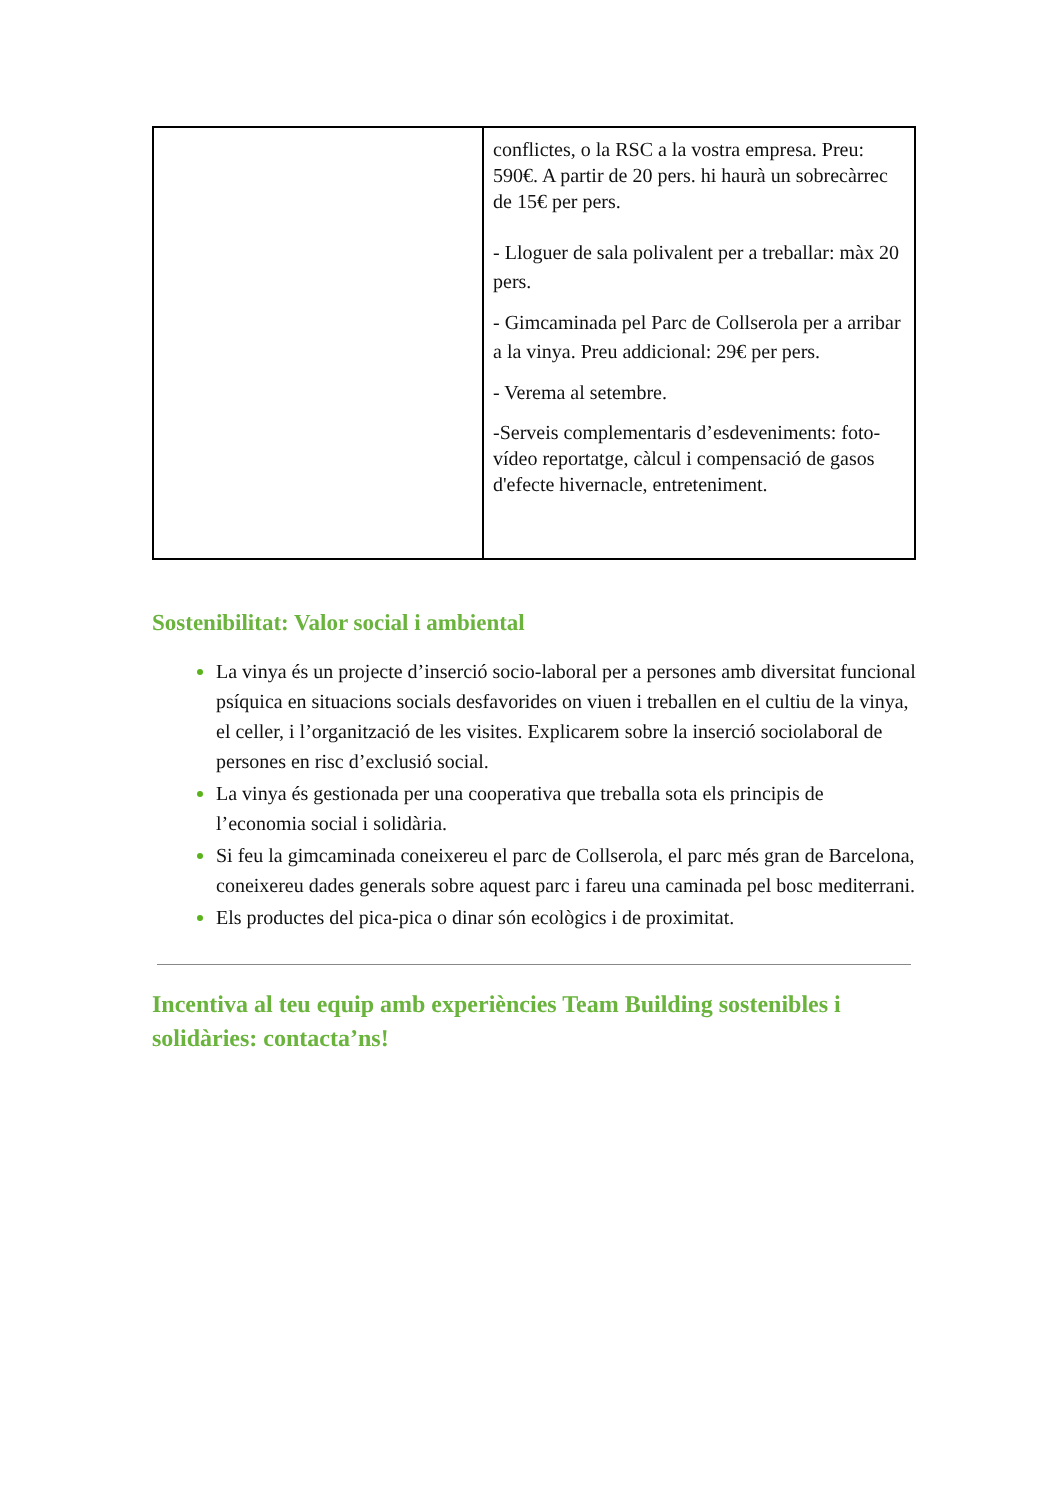| | conflictes, o la RSC a la vostra empresa. Preu: 590€. A partir de 20 pers. hi haurà un sobrecàrrec de 15€ per pers. - Lloguer de sala polivalent per a treballar: màx 20 pers. - Gimcaminada pel Parc de Collserola per a arribar a la vinya. Preu addicional: 29€ per pers. - Verema al setembre. -Serveis complementaris d’esdeveniments: foto-vídeo reportatge, càlcul i compensació de gasos d'efecte hivernacle, entreteniment. |
Sostenibilitat: Valor social i ambiental
La vinya és un projecte d’inserció socio-laboral per a persones amb diversitat funcional psíquica en situacions socials desfavorides on viuen i treballen en el cultiu de la vinya, el celler, i l’organització de les visites. Explicarem sobre la inserció sociolaboral de persones en risc d’exclusió social.
La vinya és gestionada per una cooperativa que treballa sota els principis de l’economia social i solidària.
Si feu la gimcaminada coneixereu el parc de Collserola, el parc més gran de Barcelona, coneixereu dades generals sobre aquest parc i fareu una caminada pel bosc mediterrani.
Els productes del pica-pica o dinar són ecològics i de proximitat.
Incentiva al teu equip amb experiències Team Building sostenibles i solidàries: contacta’ns!